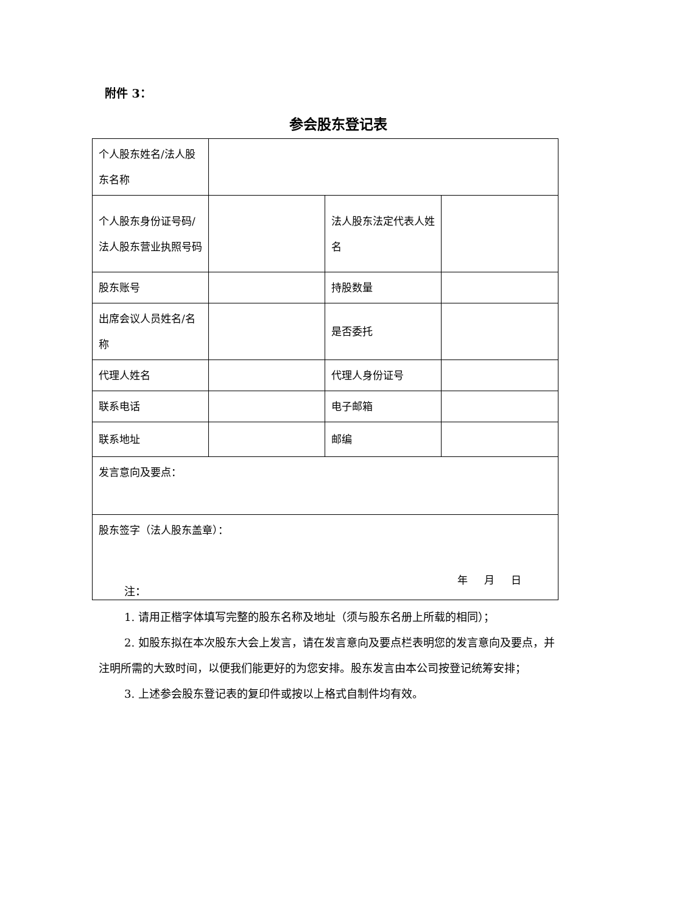附件 3：
参会股东登记表
| 个人股东姓名/法人股东名称 | | | |
| 个人股东身份证号码/法人股东营业执照号码 | | 法人股东法定代表人姓名 | |
| 股东账号 | | 持股数量 | |
| 出席会议人员姓名/名称 | | 是否委托 | |
| 代理人姓名 | | 代理人身份证号 | |
| 联系电话 | | 电子邮箱 | |
| 联系地址 | | 邮编 | |
| 发言意向及要点： | | | |
| 股东签字（法人股东盖章）： 年 月 日 | | | |
注：
1. 请用正楷字体填写完整的股东名称及地址（须与股东名册上所载的相同）；
2. 如股东拟在本次股东大会上发言，请在发言意向及要点栏表明您的发言意向及要点，并注明所需的大致时间，以便我们能更好的为您安排。股东发言由本公司按登记统筹安排；
3. 上述参会股东登记表的复印件或按以上格式自制件均有效。